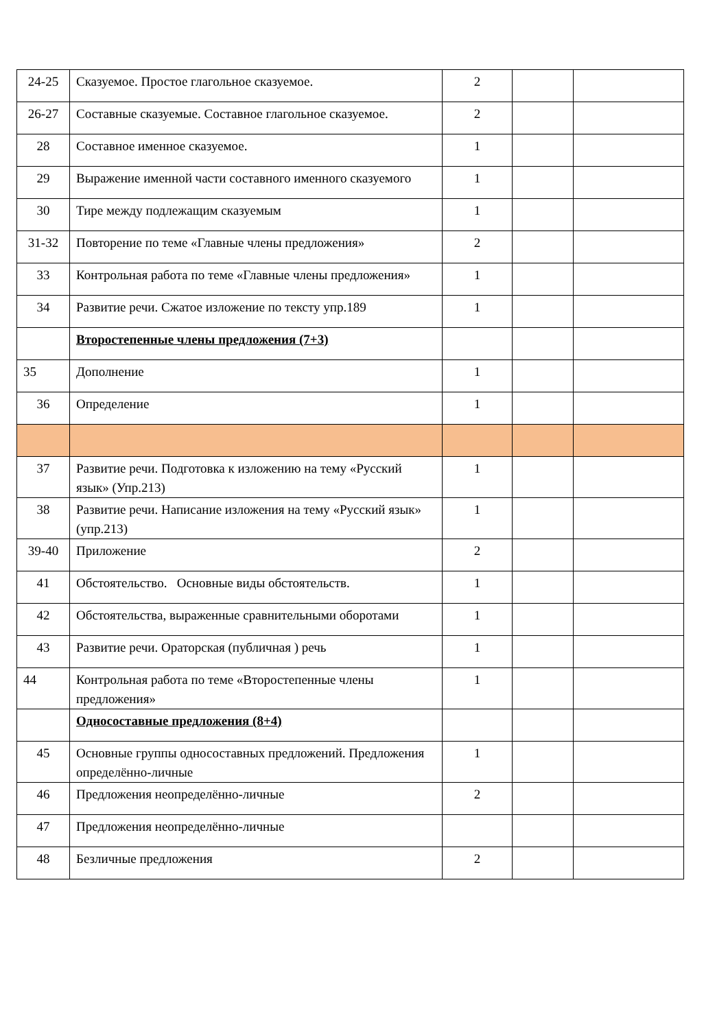| 24-25 | Сказуемое. Простое глагольное сказуемое. | 2 | | |
| 26-27 | Составные сказуемые. Составное глагольное сказуемое. | 2 | | |
| 28 | Составное именное сказуемое. | 1 | | |
| 29 | Выражение именной части составного именного сказуемого | 1 | | |
| 30 | Тире между подлежащим сказуемым | 1 | | |
| 31-32 | Повторение по теме «Главные члены предложения» | 2 | | |
| 33 | Контрольная работа по теме «Главные члены предложения» | 1 | | |
| 34 | Развитие речи. Сжатое изложение по тексту упр.189 | 1 | | |
| | Второстепенные члены предложения (7+3) | | | |
| 35 | Дополнение | 1 | | |
| 36 | Определение | 1 | | |
| 37 | Развитие речи. Подготовка к изложению на тему «Русский язык» (Упр.213) | 1 | | |
| 38 | Развитие речи. Написание изложения на тему «Русский язык» (упр.213) | 1 | | |
| 39-40 | Приложение | 2 | | |
| 41 | Обстоятельство. Основные виды обстоятельств. | 1 | | |
| 42 | Обстоятельства, выраженные сравнительными оборотами | 1 | | |
| 43 | Развитие речи. Ораторская (публичная ) речь | 1 | | |
| 44 | Контрольная работа по теме «Второстепенные члены предложения» | 1 | | |
| | Односоставные предложения (8+4) | | | |
| 45 | Основные группы односоставных предложений. Предложения определённо-личные | 1 | | |
| 46 | Предложения неопределённо-личные | 2 | | |
| 47 | Предложения неопределённо-личные | | | |
| 48 | Безличные предложения | 2 | | |